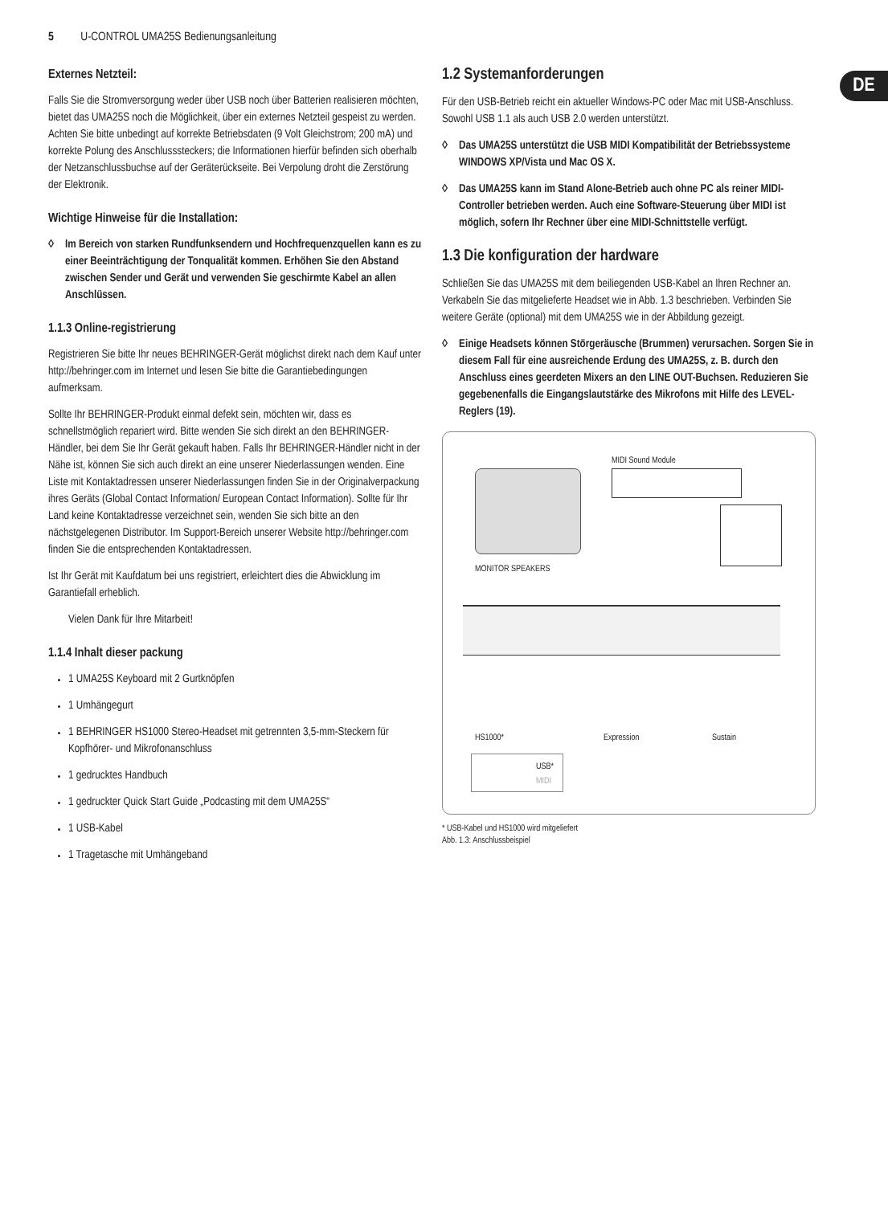5 U-CONTROL UMA25S Bedienungsanleitung
DE
Externes Netzteil:
Falls Sie die Stromversorgung weder über USB noch über Batterien realisieren möchten, bietet das UMA25S noch die Möglichkeit, über ein externes Netzteil gespeist zu werden. Achten Sie bitte unbedingt auf korrekte Betriebsdaten (9 Volt Gleichstrom; 200 mA) und korrekte Polung des Anschlusssteckers; die Informationen hierfür befinden sich oberhalb der Netzanschlussbuchse auf der Geräterückseite. Bei Verpolung droht die Zerstörung der Elektronik.
Wichtige Hinweise für die Installation:
◊ Im Bereich von starken Rundfunksendern und Hochfrequenzquellen kann es zu einer Beeinträchtigung der Tonqualität kommen. Erhöhen Sie den Abstand zwischen Sender und Gerät und verwenden Sie geschirmte Kabel an allen Anschlüssen.
1.1.3 Online-registrierung
Registrieren Sie bitte Ihr neues BEHRINGER-Gerät möglichst direkt nach dem Kauf unter http://behringer.com im Internet und lesen Sie bitte die Garantiebedingungen aufmerksam.
Sollte Ihr BEHRINGER-Produkt einmal defekt sein, möchten wir, dass es schnellstmöglich repariert wird. Bitte wenden Sie sich direkt an den BEHRINGER-Händler, bei dem Sie Ihr Gerät gekauft haben. Falls Ihr BEHRINGER-Händler nicht in der Nähe ist, können Sie sich auch direkt an eine unserer Niederlassungen wenden. Eine Liste mit Kontaktadressen unserer Niederlassungen finden Sie in der Originalverpackung ihres Geräts (Global Contact Information/ European Contact Information). Sollte für Ihr Land keine Kontaktadresse verzeichnet sein, wenden Sie sich bitte an den nächstgelegenen Distributor. Im Support-Bereich unserer Website http://behringer.com finden Sie die entsprechenden Kontaktadressen.
Ist Ihr Gerät mit Kaufdatum bei uns registriert, erleichtert dies die Abwicklung im Garantiefall erheblich.
Vielen Dank für Ihre Mitarbeit!
1.1.4 Inhalt dieser packung
1 UMA25S Keyboard mit 2 Gurtknöpfen
1 Umhängegurt
1 BEHRINGER HS1000 Stereo-Headset mit getrennten 3,5-mm-Steckern für Kopfhörer- und Mikrofonanschluss
1 gedrucktes Handbuch
1 gedruckter Quick Start Guide „Podcasting mit dem UMA25S“
1 USB-Kabel
1 Tragetasche mit Umhängeband
1.2 Systemanforderungen
Für den USB-Betrieb reicht ein aktueller Windows-PC oder Mac mit USB-Anschluss. Sowohl USB 1.1 als auch USB 2.0 werden unterstützt.
◊ Das UMA25S unterstützt die USB MIDI Kompatibilität der Betriebssysteme WINDOWS XP/Vista und Mac OS X.
◊ Das UMA25S kann im Stand Alone-Betrieb auch ohne PC als reiner MIDI-Controller betrieben werden. Auch eine Software-Steuerung über MIDI ist möglich, sofern Ihr Rechner über eine MIDI-Schnittstelle verfügt.
1.3 Die konfiguration der hardware
Schließen Sie das UMA25S mit dem beiliegenden USB-Kabel an Ihren Rechner an. Verkabeln Sie das mitgelieferte Headset wie in Abb. 1.3 beschrieben. Verbinden Sie weitere Geräte (optional) mit dem UMA25S wie in der Abbildung gezeigt.
◊ Einige Headsets können Störgeräusche (Brummen) verursachen. Sorgen Sie in diesem Fall für eine ausreichende Erdung des UMA25S, z. B. durch den Anschluss eines geerdeten Mixers an den LINE OUT-Buchsen. Reduzieren Sie gegebenenfalls die Eingangslautstärke des Mikrofons mit Hilfe des LEVEL-Reglers (19).
MIDI Sound Module
MONITOR SPEAKERS
HS1000* Expression Sustain
USB*
MIDI
* USB-Kabel und HS1000 wird mitgeliefert
Abb. 1.3: Anschlussbeispiel